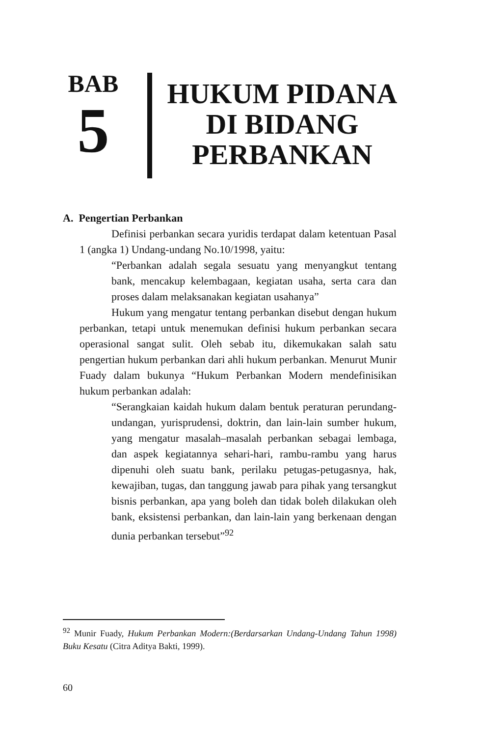BAB
5
HUKUM PIDANA
DI BIDANG
PERBANKAN
A. Pengertian Perbankan
Definisi perbankan secara yuridis terdapat dalam ketentuan Pasal 1 (angka 1) Undang-undang No.10/1998, yaitu:
“Perbankan adalah segala sesuatu yang menyangkut tentang bank, mencakup kelembagaan, kegiatan usaha, serta cara dan proses dalam melaksanakan kegiatan usahanya”
Hukum yang mengatur tentang perbankan disebut dengan hukum perbankan, tetapi untuk menemukan definisi hukum perbankan secara operasional sangat sulit. Oleh sebab itu, dikemukakan salah satu pengertian hukum perbankan dari ahli hukum perbankan. Menurut Munir Fuady dalam bukunya “Hukum Perbankan Modern mendefinisikan hukum perbankan adalah:
“Serangkaian kaidah hukum dalam bentuk peraturan perundang-undangan, yurisprudensi, doktrin, dan lain-lain sumber hukum, yang mengatur masalah–masalah perbankan sebagai lembaga, dan aspek kegiatannya sehari-hari, rambu-rambu yang harus dipenuhi oleh suatu bank, perilaku petugas-petugasnya, hak, kewajiban, tugas, dan tanggung jawab para pihak yang tersangkut bisnis perbankan, apa yang boleh dan tidak boleh dilakukan oleh bank, eksistensi perbankan, dan lain-lain yang berkenaan dengan dunia perbankan tersebut”<sup>92</sup>
<sup>92</sup> Munir Fuady, Hukum Perbankan Modern:(Berdarsarkan Undang-Undang Tahun 1998) Buku Kesatu (Citra Aditya Bakti, 1999).
60